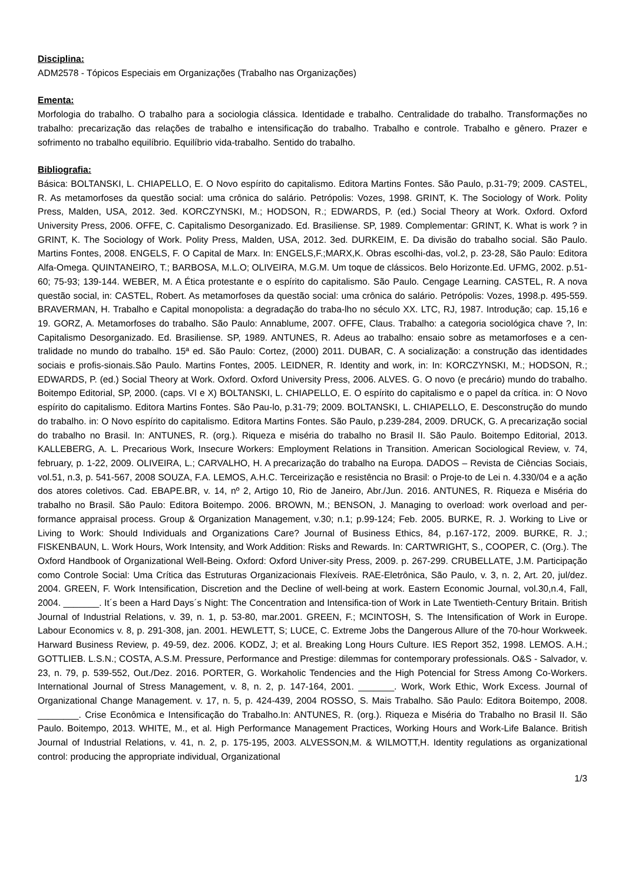Disciplina:
ADM2578 - Tópicos Especiais em Organizações (Trabalho nas Organizações)
Ementa:
Morfologia do trabalho. O trabalho para a sociologia clássica. Identidade e trabalho. Centralidade do trabalho. Transformações no trabalho: precarização das relações de trabalho e intensificação do trabalho. Trabalho e controle. Trabalho e gênero. Prazer e sofrimento no trabalho equilíbrio. Equilíbrio vida-trabalho. Sentido do trabalho.
Bibliografia:
Básica: BOLTANSKI, L. CHIAPELLO, E. O Novo espírito do capitalismo. Editora Martins Fontes. São Paulo, p.31-79; 2009. CASTEL, R. As metamorfoses da questão social: uma crônica do salário. Petrópolis: Vozes, 1998. GRINT, K. The Sociology of Work. Polity Press, Malden, USA, 2012. 3ed. KORCZYNSKI, M.; HODSON, R.; EDWARDS, P. (ed.) Social Theory at Work. Oxford. Oxford University Press, 2006. OFFE, C. Capitalismo Desorganizado. Ed. Brasiliense. SP, 1989. Complementar: GRINT, K. What is work ? in GRINT, K. The Sociology of Work. Polity Press, Malden, USA, 2012. 3ed. DURKEIM, E. Da divisão do trabalho social. São Paulo. Martins Fontes, 2008. ENGELS, F. O Capital de Marx. In: ENGELS,F.;MARX,K. Obras escolhi-das, vol.2, p. 23-28, São Paulo: Editora Alfa-Omega. QUINTANEIRO, T.; BARBOSA, M.L.O; OLIVEIRA, M.G.M. Um toque de clássicos. Belo Horizonte.Ed. UFMG, 2002. p.51-60; 75-93; 139-144. WEBER, M. A Ética protestante e o espírito do capitalismo. São Paulo. Cengage Learning. CASTEL, R. A nova questão social, in: CASTEL, Robert. As metamorfoses da questão social: uma crônica do salário. Petrópolis: Vozes, 1998.p. 495-559. BRAVERMAN, H. Trabalho e Capital monopolista: a degradação do traba-lho no século XX. LTC, RJ, 1987. Introdução; cap. 15,16 e 19. GORZ, A. Metamorfoses do trabalho. São Paulo: Annablume, 2007. OFFE, Claus. Trabalho: a categoria sociológica chave ?, In: Capitalismo Desorganizado. Ed. Brasiliense. SP, 1989. ANTUNES, R. Adeus ao trabalho: ensaio sobre as metamorfoses e a cen-tralidade no mundo do trabalho. 15ª ed. São Paulo: Cortez, (2000) 2011. DUBAR, C. A socialização: a construção das identidades sociais e profis-sionais.São Paulo. Martins Fontes, 2005. LEIDNER, R. Identity and work, in: In: KORCZYNSKI, M.; HODSON, R.; EDWARDS, P. (ed.) Social Theory at Work. Oxford. Oxford University Press, 2006. ALVES. G. O novo (e precário) mundo do trabalho. Boitempo Editorial, SP, 2000. (caps. VI e X) BOLTANSKI, L. CHIAPELLO, E. O espírito do capitalismo e o papel da crítica. in: O Novo espírito do capitalismo. Editora Martins Fontes. São Pau-lo, p.31-79; 2009. BOLTANSKI, L. CHIAPELLO, E. Desconstrução do mundo do trabalho. in: O Novo espírito do capitalismo. Editora Martins Fontes. São Paulo, p.239-284, 2009. DRUCK, G. A precarização social do trabalho no Brasil. In: ANTUNES, R. (org.). Riqueza e miséria do trabalho no Brasil II. São Paulo. Boitempo Editorial, 2013. KALLEBERG, A. L. Precarious Work, Insecure Workers: Employment Relations in Transition. American Sociological Review, v. 74, february, p. 1-22, 2009. OLIVEIRA, L.; CARVALHO, H. A precarização do trabalho na Europa. DADOS – Revista de Ciências Sociais, vol.51, n.3, p. 541-567, 2008 SOUZA, F.A. LEMOS, A.H.C. Terceirização e resistência no Brasil: o Proje-to de Lei n. 4.330/04 e a ação dos atores coletivos. Cad. EBAPE.BR, v. 14, nº 2, Artigo 10, Rio de Janeiro, Abr./Jun. 2016. ANTUNES, R. Riqueza e Miséria do trabalho no Brasil. São Paulo: Editora Boitempo. 2006. BROWN, M.; BENSON, J. Managing to overload: work overload and per-formance appraisal process. Group & Organization Management, v.30; n.1; p.99-124; Feb. 2005. BURKE, R. J. Working to Live or Living to Work: Should Individuals and Organizations Care? Journal of Business Ethics, 84, p.167-172, 2009. BURKE, R. J.; FISKENBAUN, L. Work Hours, Work Intensity, and Work Addition: Risks and Rewards. In: CARTWRIGHT, S., COOPER, C. (Org.). The Oxford Handbook of Organizational Well-Being. Oxford: Oxford Univer-sity Press, 2009. p. 267-299. CRUBELLATE, J.M. Participação como Controle Social: Uma Crítica das Estruturas Organizacionais Flexíveis. RAE-Eletrônica, São Paulo, v. 3, n. 2, Art. 20, jul/dez. 2004. GREEN, F. Work Intensification, Discretion and the Decline of well-being at work. Eastern Economic Journal, vol.30,n.4, Fall, 2004. _______. It´s been a Hard Days´s Night: The Concentration and Intensifica-tion of Work in Late Twentieth-Century Britain. British Journal of Industrial Relations, v. 39, n. 1, p. 53-80, mar.2001. GREEN, F.; MCINTOSH, S. The Intensification of Work in Europe. Labour Economics v. 8, p. 291-308, jan. 2001. HEWLETT, S; LUCE, C. Extreme Jobs the Dangerous Allure of the 70-hour Workweek. Harward Business Review, p. 49-59, dez. 2006. KODZ, J; et al. Breaking Long Hours Culture. IES Report 352, 1998. LEMOS. A.H.; GOTTLIEB. L.S.N.; COSTA, A.S.M. Pressure, Performance and Prestige: dilemmas for contemporary professionals. O&S - Salvador, v. 23, n. 79, p. 539-552, Out./Dez. 2016. PORTER, G. Workaholic Tendencies and the High Potencial for Stress Among Co-Workers. International Journal of Stress Management, v. 8, n. 2, p. 147-164, 2001. _______. Work, Work Ethic, Work Excess. Journal of Organizational Change Management. v. 17, n. 5, p. 424-439, 2004 ROSSO, S. Mais Trabalho. São Paulo: Editora Boitempo, 2008. ________. Crise Econômica e Intensificação do Trabalho.In: ANTUNES, R. (org.). Riqueza e Miséria do Trabalho no Brasil II. São Paulo. Boitempo, 2013. WHITE, M., et al. High Performance Management Practices, Working Hours and Work-Life Balance. British Journal of Industrial Relations, v. 41, n. 2, p. 175-195, 2003. ALVESSON,M. & WILMOTT,H. Identity regulations as organizational control: producing the appropriate individual, Organizational
1/3